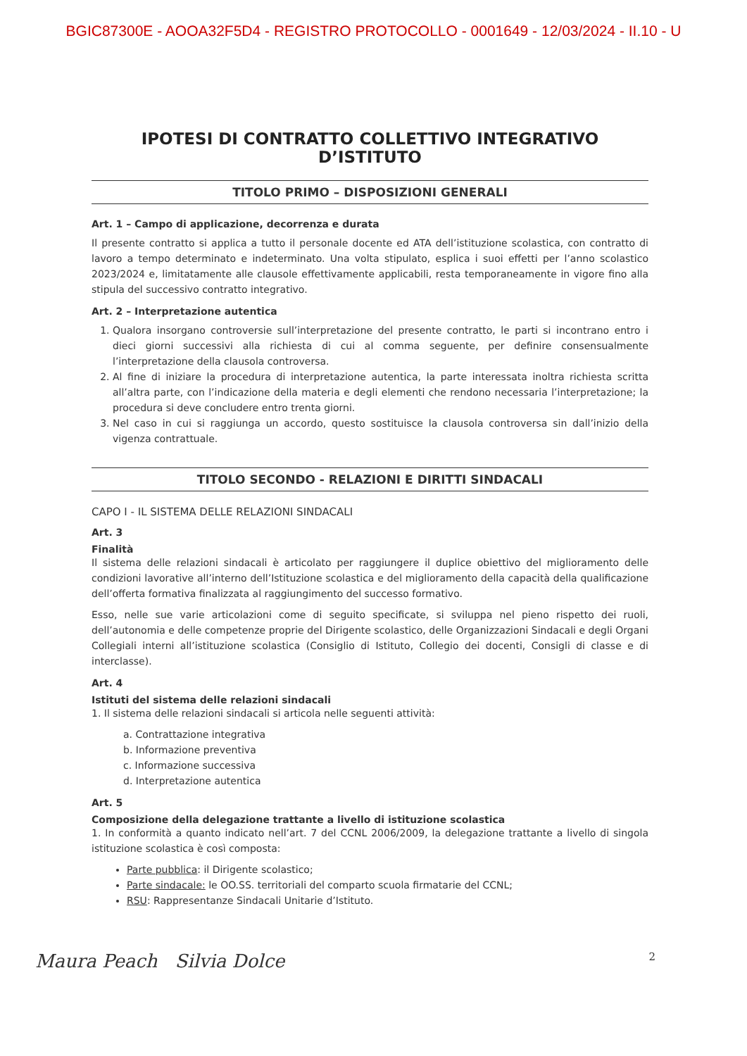BGIC87300E - AOOA32F5D4 - REGISTRO PROTOCOLLO - 0001649 - 12/03/2024 - II.10 - U
IPOTESI DI CONTRATTO COLLETTIVO INTEGRATIVO D’ISTITUTO
TITOLO PRIMO – DISPOSIZIONI GENERALI
Art. 1 – Campo di applicazione, decorrenza e durata
Il presente contratto si applica a tutto il personale docente ed ATA dell’istituzione scolastica, con contratto di lavoro a tempo determinato e indeterminato. Una volta stipulato, esplica i suoi effetti per l’anno scolastico 2023/2024 e, limitatamente alle clausole effettivamente applicabili, resta temporaneamente in vigore fino alla stipula del successivo contratto integrativo.
Art. 2 – Interpretazione autentica
1. Qualora insorgano controversie sull’interpretazione del presente contratto, le parti si incontrano entro i dieci giorni successivi alla richiesta di cui al comma seguente, per definire consensualmente l’interpretazione della clausola controversa.
2. Al fine di iniziare la procedura di interpretazione autentica, la parte interessata inoltra richiesta scritta all’altra parte, con l’indicazione della materia e degli elementi che rendono necessaria l’interpretazione; la procedura si deve concludere entro trenta giorni.
3. Nel caso in cui si raggiunga un accordo, questo sostituisce la clausola controversa sin dall’inizio della vigenza contrattuale.
TITOLO SECONDO - RELAZIONI E DIRITTI SINDACALI
CAPO I - IL SISTEMA DELLE RELAZIONI SINDACALI
Art. 3
Finalità
Il sistema delle relazioni sindacali è articolato per raggiungere il duplice obiettivo del miglioramento delle condizioni lavorative all’interno dell’Istituzione scolastica e del miglioramento della capacità della qualificazione dell’offerta formativa finalizzata al raggiungimento del successo formativo.
Esso, nelle sue varie articolazioni come di seguito specificate, si sviluppa nel pieno rispetto dei ruoli, dell’autonomia e delle competenze proprie del Dirigente scolastico, delle Organizzazioni Sindacali e degli Organi Collegiali interni all’istituzione scolastica (Consiglio di Istituto, Collegio dei docenti, Consigli di classe e di interclasse).
Art. 4
Istituti del sistema delle relazioni sindacali
1. Il sistema delle relazioni sindacali si articola nelle seguenti attività:
a. Contrattazione integrativa
b. Informazione preventiva
c. Informazione successiva
d. Interpretazione autentica
Art. 5
Composizione della delegazione trattante a livello di istituzione scolastica
1. In conformità a quanto indicato nell’art. 7 del CCNL 2006/2009, la delegazione trattante a livello di singola istituzione scolastica è così composta:
Parte pubblica: il Dirigente scolastico;
Parte sindacale: le OO.SS. territoriali del comparto scuola firmatarie del CCNL;
RSU: Rappresentanze Sindacali Unitarie d’Istituto.
Maura Peach Silvia Dolce 2